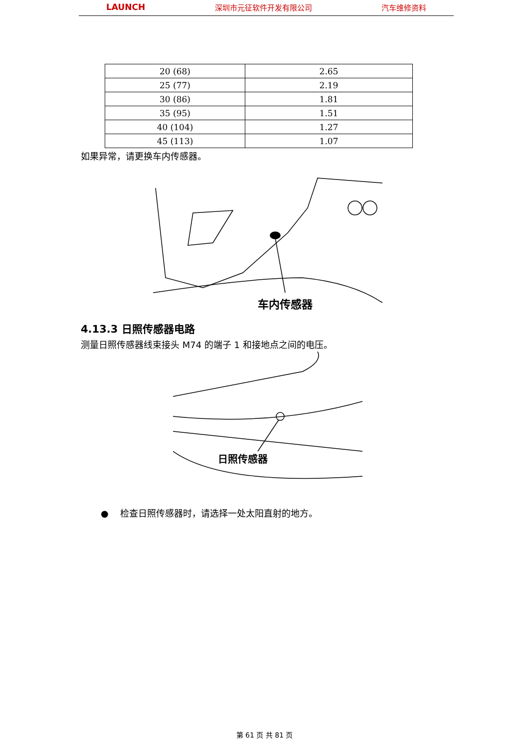LAUNCH 深圳市元征软件开发有限公司 汽车维修资料
| 20 (68) | 2.65 |
| 25 (77) | 2.19 |
| 30 (86) | 1.81 |
| 35 (95) | 1.51 |
| 40 (104) | 1.27 |
| 45 (113) | 1.07 |
如果异常，请更换车内传感器。
车内传感器
4.13.3 日照传感器电路
测量日照传感器线束接头 M74 的端子 1 和接地点之间的电压。
日照传感器
● 检查日照传感器时，请选择一处太阳直射的地方。
第 61 页 共 81 页